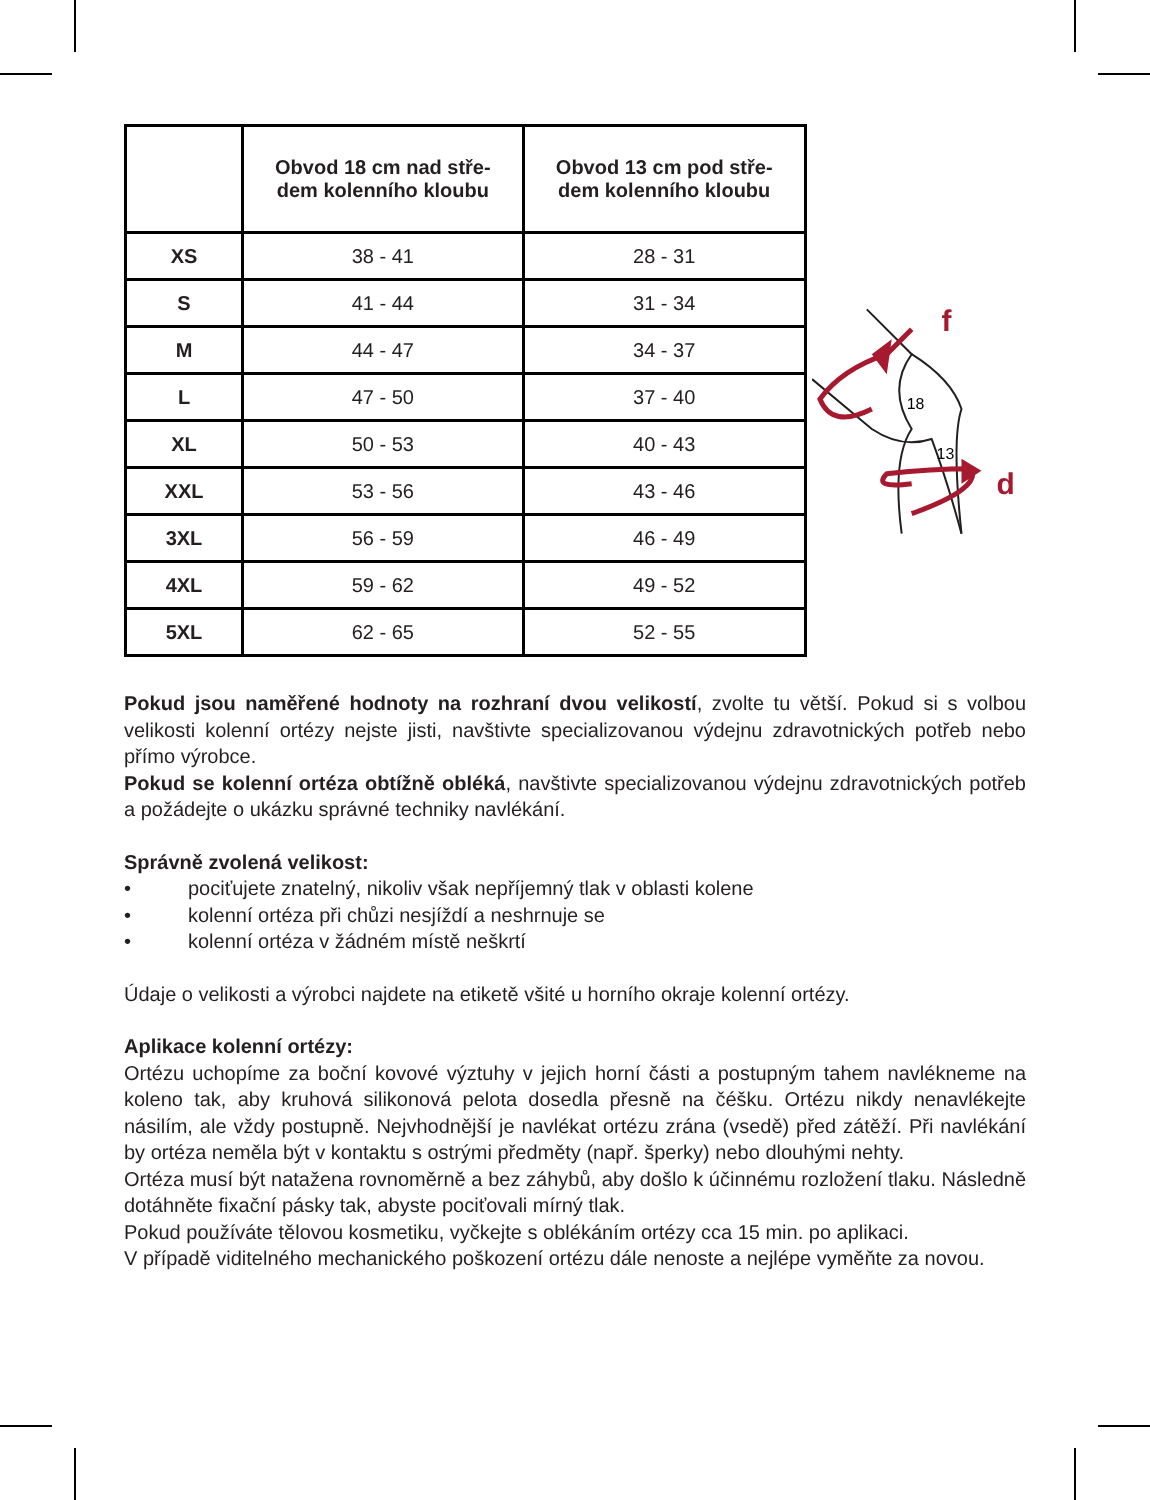| | Obvod 18 cm nad stře- dem kolenního kloubu | Obvod 13 cm pod stře- dem kolenního kloubu |
| --- | --- | --- |
| XS | 38 - 41 | 28 - 31 |
| S | 41 - 44 | 31 - 34 |
| M | 44 - 47 | 34 - 37 |
| L | 47 - 50 | 37 - 40 |
| XL | 50 - 53 | 40 - 43 |
| XXL | 53 - 56 | 43 - 46 |
| 3XL | 56 - 59 | 46 - 49 |
| 4XL | 59 - 62 | 49 - 52 |
| 5XL | 62 - 65 | 52 - 55 |
f
d
18
13
Pokud jsou naměřené hodnoty na rozhraní dvou velikostí, zvolte tu větší. Pokud si s vol­bou velikosti kolenní ortézy nejste jisti, navštivte specializovanou výdejnu zdravotnických potřeb nebo přímo výrobce.
Pokud se kolenní ortéza obtížně obléká, navštivte specializovanou výdejnu zdravotnických potřeb a požádejte o ukázku správné techniky navlékání.
Správně zvolená velikost:
• pociťujete znatelný, nikoliv však nepříjemný tlak v oblasti kolene
• kolenní ortéza při chůzi nesjíždí a neshrnuje se
• kolenní ortéza v žádném místě neškrtí
Údaje o velikosti a výrobci najdete na etiketě všité u horního okraje kolenní ortézy.
Aplikace kolenní ortézy:
Ortézu uchopíme za boční kovové výztuhy v jejich horní části a postupným tahem navlékne­me na koleno tak, aby kruhová silikonová pelota dosedla přesně na čéšku. Ortézu nikdy ne­navlékejte násilím, ale vždy postupně. Nejvhodnější je navlékat ortézu zrána (vsedě) před zátěží. Při navlékání by ortéza neměla být v kontaktu s ostrými předměty (např. šperky) nebo dlouhými nehty.
Ortéza musí být natažena rovnoměrně a bez záhybů, aby došlo k účinnému rozložení tlaku. Následně dotáhněte fixační pásky tak, abyste pociťovali mírný tlak.
Pokud používáte tělovou kosmetiku, vyčkejte s oblékáním ortézy cca 15 min. po aplikaci.
V případě viditelného mechanického poškození ortézu dále nenoste a nejlépe vyměňte za novou.